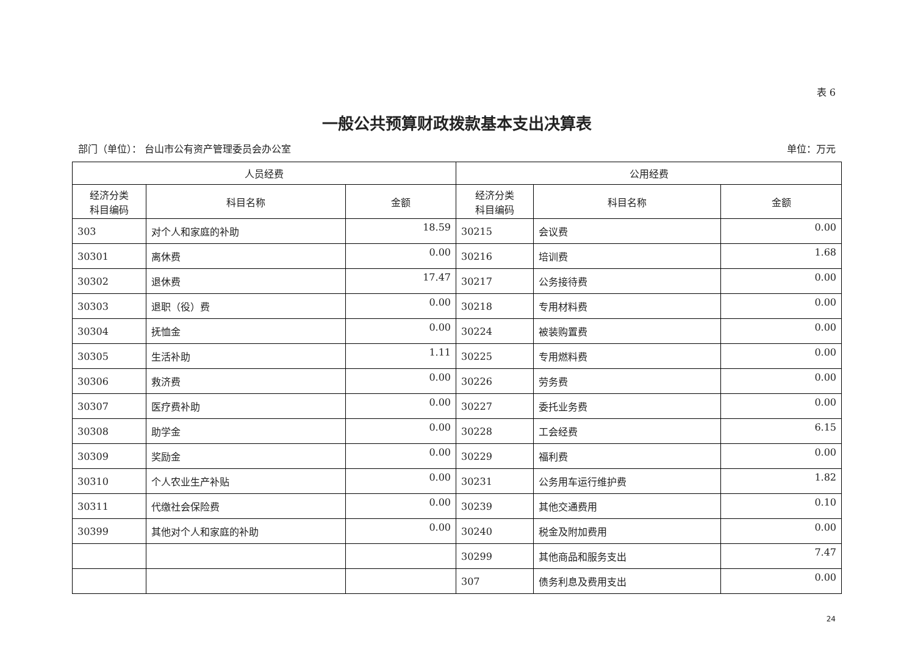表 6
一般公共预算财政拨款基本支出决算表
部门（单位）： 台山市公有资产管理委员会办公室 单位：万元
| 人员经费 | | | 公用经费 | | |
| --- | --- | --- | --- | --- | --- |
| 经济分类 科目编码 | 科目名称 | 金额 | 经济分类 科目编码 | 科目名称 | 金额 |
| 303 | 对个人和家庭的补助 | 18.59 | 30215 | 会议费 | 0.00 |
| 30301 | 离休费 | 0.00 | 30216 | 培训费 | 1.68 |
| 30302 | 退休费 | 17.47 | 30217 | 公务接待费 | 0.00 |
| 30303 | 退职（役）费 | 0.00 | 30218 | 专用材料费 | 0.00 |
| 30304 | 抚恤金 | 0.00 | 30224 | 被装购置费 | 0.00 |
| 30305 | 生活补助 | 1.11 | 30225 | 专用燃料费 | 0.00 |
| 30306 | 救济费 | 0.00 | 30226 | 劳务费 | 0.00 |
| 30307 | 医疗费补助 | 0.00 | 30227 | 委托业务费 | 0.00 |
| 30308 | 助学金 | 0.00 | 30228 | 工会经费 | 6.15 |
| 30309 | 奖励金 | 0.00 | 30229 | 福利费 | 0.00 |
| 30310 | 个人农业生产补贴 | 0.00 | 30231 | 公务用车运行维护费 | 1.82 |
| 30311 | 代缴社会保险费 | 0.00 | 30239 | 其他交通费用 | 0.10 |
| 30399 | 其他对个人和家庭的补助 | 0.00 | 30240 | 税金及附加费用 | 0.00 |
| | | | 30299 | 其他商品和服务支出 | 7.47 |
| | | | 307 | 债务利息及费用支出 | 0.00 |
24